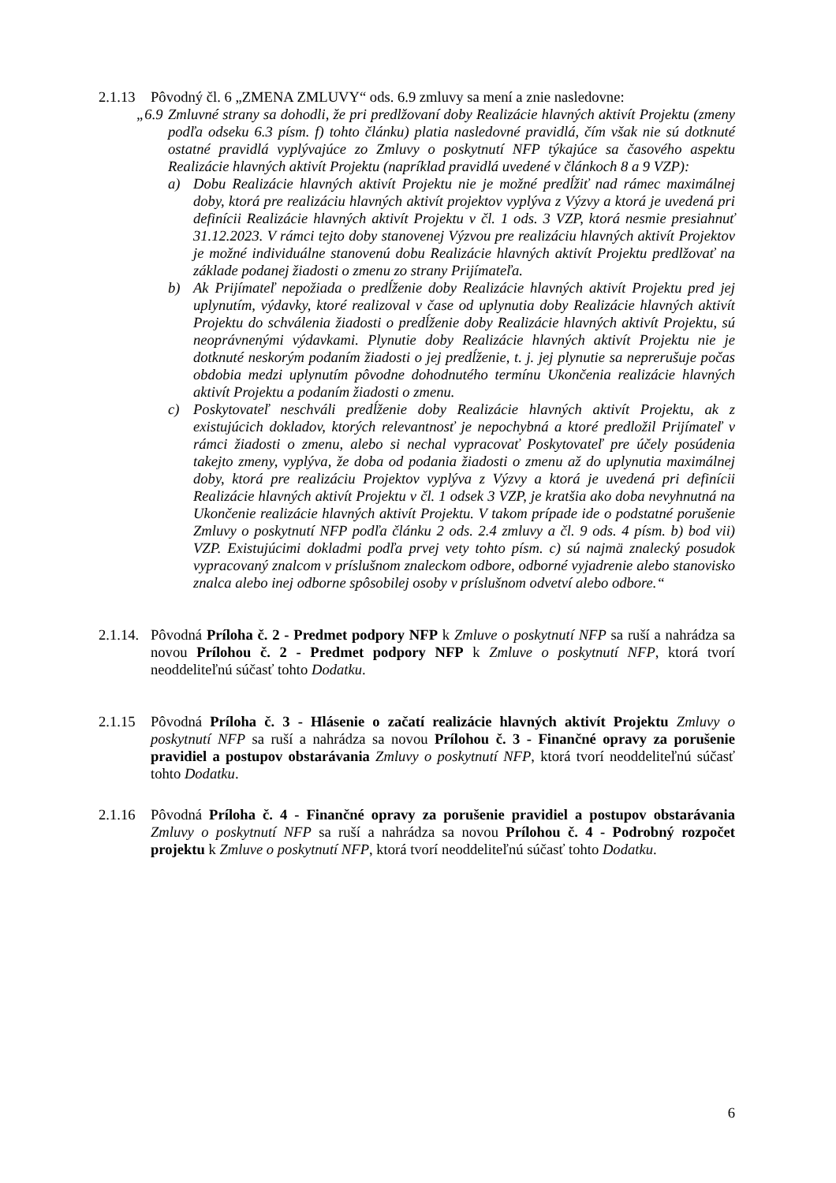2.1.13
Pôvodný čl. 6 „ZMENA ZMLUVY“ ods. 6.9 zmluvy sa mení a znie nasledovne:
„6.9
Zmluvné strany sa dohodli, že pri predlžovaní doby Realizácie hlavných aktivít Projektu (zmeny podľa odseku 6.3 písm. f) tohto článku) platia nasledovné pravidlá, čím však nie sú dotknuté ostatné pravidlá vyplývajúce zo Zmluvy o poskytnutí NFP týkajúce sa časového aspektu Realizácie hlavných aktivít Projektu (napríklad pravidlá uvedené v článkoch 8 a 9 VZP):
a) Dobu Realizácie hlavných aktivít Projektu nie je možné predĺžiť nad rámec maximálnej doby, ktorá pre realizáciu hlavných aktivít projektov vyplýva z Výzvy a ktorá je uvedená pri definícii Realizácie hlavných aktivít Projektu v čl. 1 ods. 3 VZP, ktorá nesmie presiahnuť 31.12.2023. V rámci tejto doby stanovenej Výzvou pre realizáciu hlavných aktivít Projektov je možné individuálne stanovenú dobu Realizácie hlavných aktivít Projektu predlžovať na základe podanej žiadosti o zmenu zo strany Prijímateľa.
b) Ak Prijímateľ nepožiada o predĺženie doby Realizácie hlavných aktivít Projektu pred jej uplynutím, výdavky, ktoré realizoval v čase od uplynutia doby Realizácie hlavných aktivít Projektu do schválenia žiadosti o predĺženie doby Realizácie hlavných aktivít Projektu, sú neoprávnenými výdavkami. Plynutie doby Realizácie hlavných aktivít Projektu nie je dotknuté neskorým podaním žiadosti o jej predĺženie, t. j. jej plynutie sa neprerušuje počas obdobia medzi uplynutím pôvodne dohodnutého termínu Ukončenia realizácie hlavných aktivít Projektu a podaním žiadosti o zmenu.
c) Poskytovateľ neschváli predĺženie doby Realizácie hlavných aktivít Projektu, ak z existujúcich dokladov, ktorých relevantnosť je nepochybná a ktoré predložil Prijímateľ v rámci žiadosti o zmenu, alebo si nechal vypracovať Poskytovateľ pre účely posúdenia takejto zmeny, vyplýva, že doba od podania žiadosti o zmenu až do uplynutia maximálnej doby, ktorá pre realizáciu Projektov vyplýva z Výzvy a ktorá je uvedená pri definícii Realizácie hlavných aktivít Projektu v čl. 1 odsek 3 VZP, je kratšia ako doba nevyhnutná na Ukončenie realizácie hlavných aktivít Projektu. V takom prípade ide o podstatné porušenie Zmluvy o poskytnutí NFP podľa článku 2 ods. 2.4 zmluvy a čl. 9 ods. 4 písm. b) bod vii) VZP. Existujúcimi dokladmi podľa prvej vety tohto písm. c) sú najmä znalecký posudok vypracovaný znalcom v príslušnom znaleckom odbore, odborné vyjadrenie alebo stanovisko znalca alebo inej odborne spôsobilej osoby v príslušnom odvetví alebo odbore.“
2.1.14.
Pôvodná Príloha č. 2 - Predmet podpory NFP k Zmluve o poskytnutí NFP sa ruší a nahrádza sa novou Prílohou č. 2 - Predmet podpory NFP k Zmluve o poskytnutí NFP, ktorá tvorí neoddeliteľnú súčasť tohto Dodatku.
2.1.15
Pôvodná Príloha č. 3 - Hlásenie o začatí realizácie hlavných aktivít Projektu Zmluvy o poskytnutí NFP sa ruší a nahrádza sa novou Prílohou č. 3 - Finančné opravy za porušenie pravidiel a postupov obstarávania Zmluvy o poskytnutí NFP, ktorá tvorí neoddeliteľnú súčasť tohto Dodatku.
2.1.16
Pôvodná Príloha č. 4 - Finančné opravy za porušenie pravidiel a postupov obstarávania Zmluvy o poskytnutí NFP sa ruší a nahrádza sa novou Prílohou č. 4 - Podrobný rozpočet projektu k Zmluve o poskytnutí NFP, ktorá tvorí neoddeliteľnú súčasť tohto Dodatku.
6